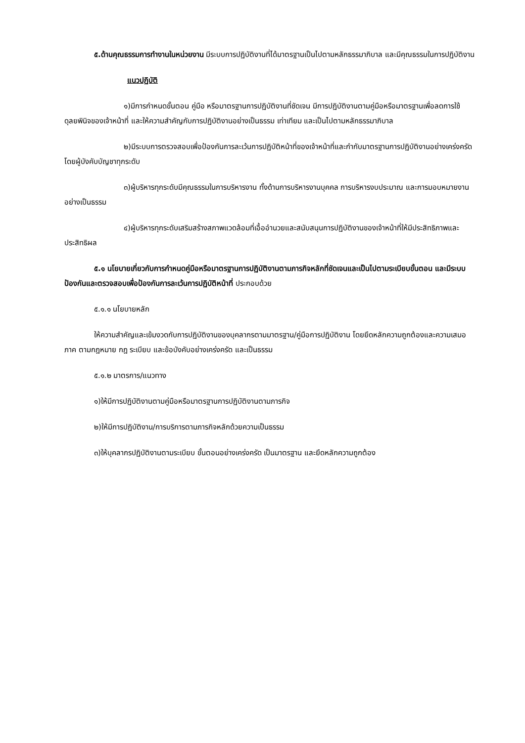๕.ด้านคุณธรรมการทำงานในหน่วยงาน มีระบบการปฏิบัติงานที่ได้มาตรฐานเป็นไปตามหลักธรรมาภิบาล และมีคุณธรรมในการปฏิบัติงาน
แนวปฏิบัติ
๑)มีการกำหนดขั้นตอน คู่มือ หรือมาตรฐานการปฏิบัติงานที่ชัดเจน มีการปฏิบัติงานตามคู่มือหรือมาตรฐานเพื่อลดการใช้ดุลยพินิจของเจ้าหน้าที่ และให้ความสำคัญกับการปฏิบัติงานอย่างเป็นธรรม เท่าเทียม และเป็นไปตามหลักธรรมาภิบาล
๒)มีระบบการตรวจสอบเพื่อป้องกันการละเว้นการปฏิบัติหน้าที่ของเจ้าหน้าที่และกำกับมาตรฐานการปฏิบัติงานอย่างเคร่งครัดโดยผู้บังคับบัญชาทุกระดับ
๓)ผู้บริหารทุกระดับมีคุณธรรมในการบริหารงาน ทั้งด้านการบริหารงานบุคคล การบริหารงบประมาณ และการมอบหมายงานอย่างเป็นธรรม
๔)ผู้บริหารทุกระดับเสริมสร้างสภาพแวดล้อมที่เอื้ออำนวยและสนับสนุนการปฏิบัติงานของเจ้าหน้าที่ให้มีประสิทธิภาพและประสิทธิผล
๕.๑ นโยบายเกี่ยวกับการกำหนดคู่มือหรือมาตรฐานการปฏิบัติงานตามภารกิจหลักที่ชัดเจนและเป็นไปตามระเบียบขั้นตอน และมีระบบป้องกันและตรวจสอบเพื่อป้องกันการละเว้นการปฏิบัติหน้าที่ ประกอบด้วย
๕.๑.๑ นโยบายหลัก
ให้ความสำคัญและเข้มงวดกับการปฏิบัติงานของบุคลากรตามมาตรฐาน/คู่มือการปฏิบัติงาน โดยยึดหลักความถูกต้องและความเสมอภาค ตามกฎหมาย กฎ ระเบียบ และข้อบังคับอย่างเคร่งครัด และเป็นธรรม
๕.๑.๒ มาตรการ/แนวทาง
๑)ให้มีการปฏิบัติงานตามคู่มือหรือมาตรฐานการปฏิบัติงานตามภารกิจ
๒)ให้มีการปฏิบัติงาน/การบริการตามภารกิจหลักด้วยความเป็นธรรม
๓)ให้บุคลากรปฏิบัติงานตามระเบียบ ขั้นตอนอย่างเคร่งครัด เป็นมาตรฐาน และยึดหลักความถูกต้อง